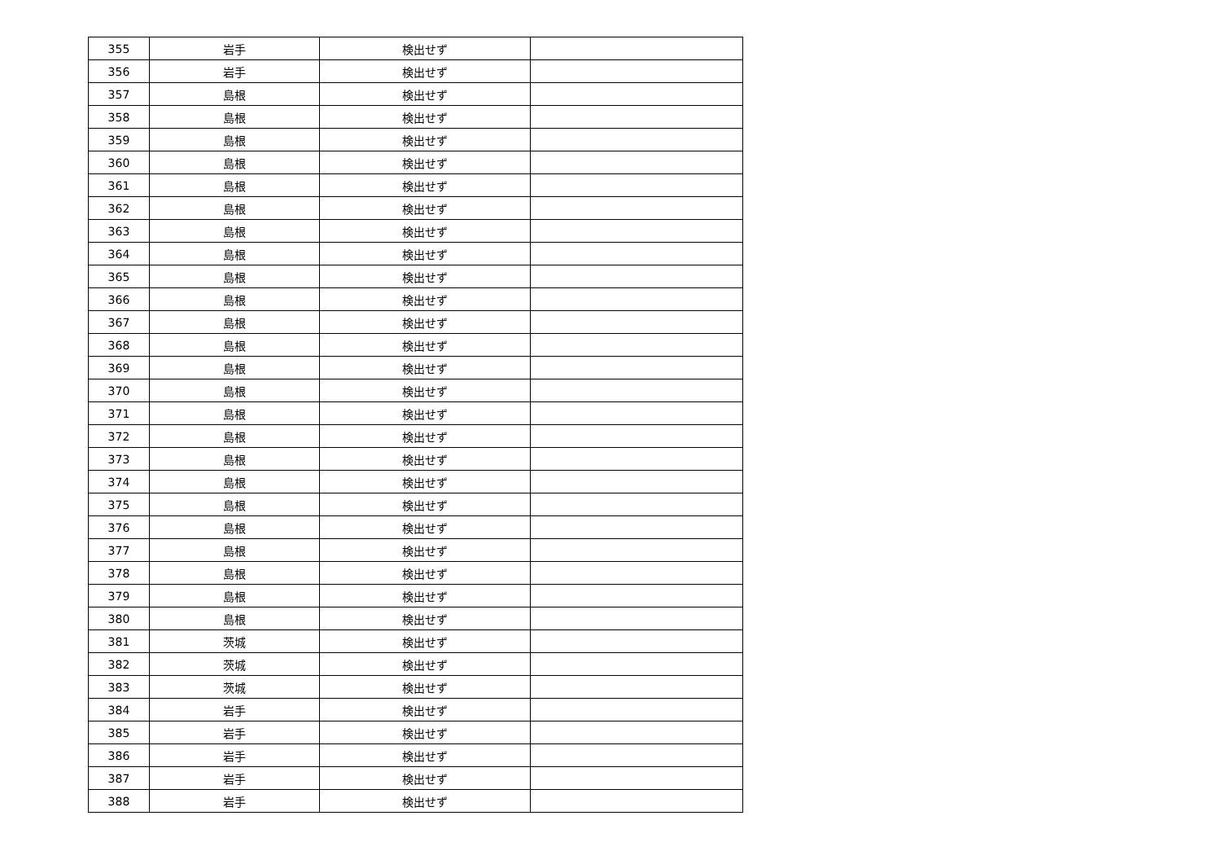| 355 | 岩手 | 検出せず | |
| 356 | 岩手 | 検出せず | |
| 357 | 島根 | 検出せず | |
| 358 | 島根 | 検出せず | |
| 359 | 島根 | 検出せず | |
| 360 | 島根 | 検出せず | |
| 361 | 島根 | 検出せず | |
| 362 | 島根 | 検出せず | |
| 363 | 島根 | 検出せず | |
| 364 | 島根 | 検出せず | |
| 365 | 島根 | 検出せず | |
| 366 | 島根 | 検出せず | |
| 367 | 島根 | 検出せず | |
| 368 | 島根 | 検出せず | |
| 369 | 島根 | 検出せず | |
| 370 | 島根 | 検出せず | |
| 371 | 島根 | 検出せず | |
| 372 | 島根 | 検出せず | |
| 373 | 島根 | 検出せず | |
| 374 | 島根 | 検出せず | |
| 375 | 島根 | 検出せず | |
| 376 | 島根 | 検出せず | |
| 377 | 島根 | 検出せず | |
| 378 | 島根 | 検出せず | |
| 379 | 島根 | 検出せず | |
| 380 | 島根 | 検出せず | |
| 381 | 茨城 | 検出せず | |
| 382 | 茨城 | 検出せず | |
| 383 | 茨城 | 検出せず | |
| 384 | 岩手 | 検出せず | |
| 385 | 岩手 | 検出せず | |
| 386 | 岩手 | 検出せず | |
| 387 | 岩手 | 検出せず | |
| 388 | 岩手 | 検出せず | |